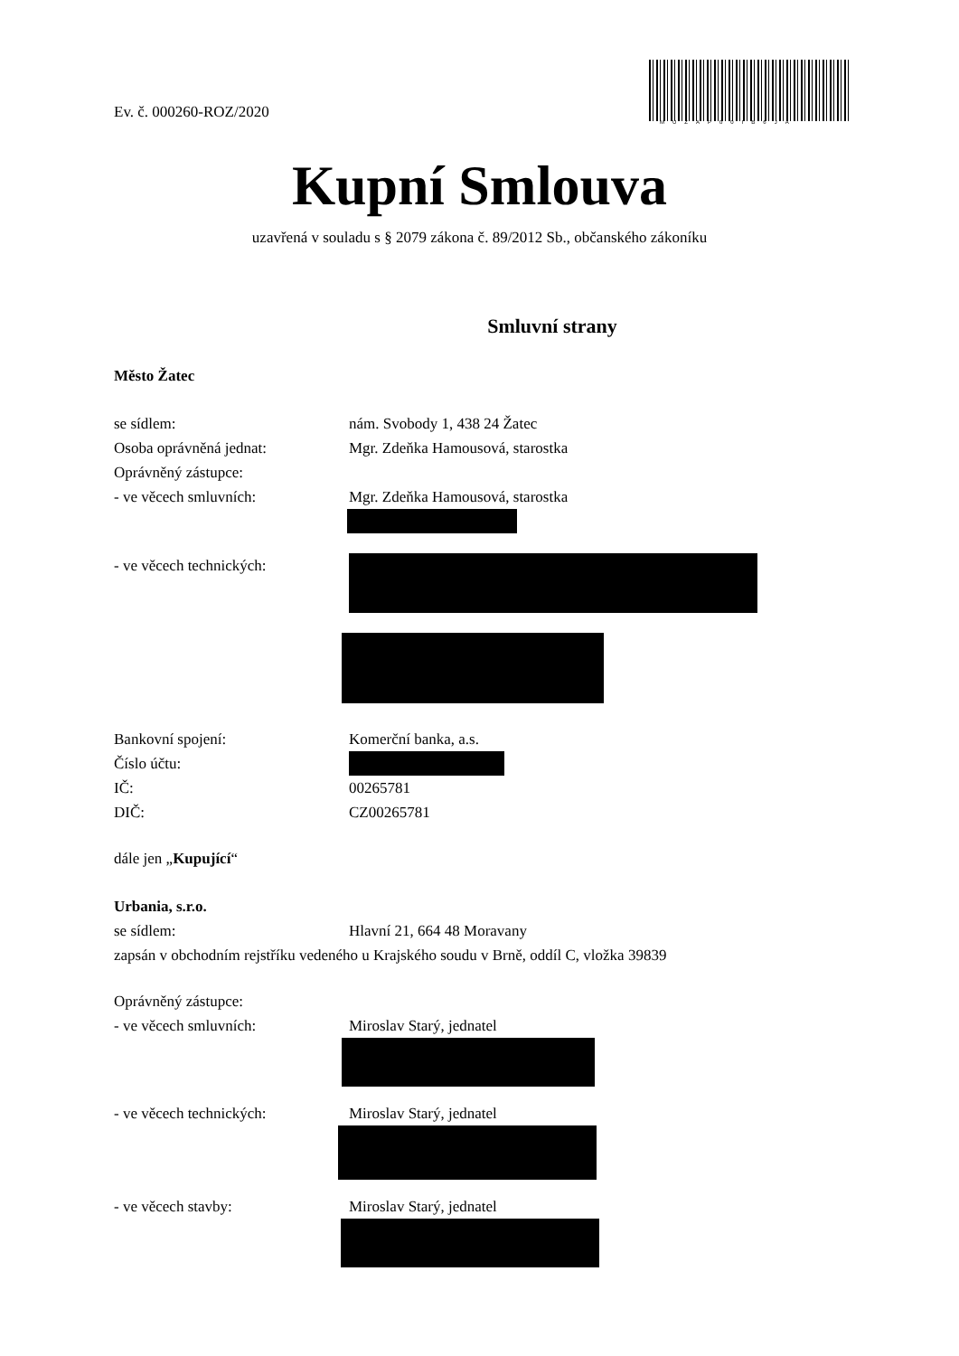Ev. č. 000260-ROZ/2020
MUZAP00IB6JA
Kupní Smlouva
uzavřená v souladu s § 2079 zákona č. 89/2012 Sb., občanského zákoníku
Smluvní strany
Město Žatec
se sídlem: nám. Svobody 1, 438 24 Žatec
Osoba oprávněná jednat: Mgr. Zdeňka Hamousová, starostka
Oprávněný zástupce:
- ve věcech smluvních: Mgr. Zdeňka Hamousová, starostka
- ve věcech technických:
Bankovní spojení: Komerční banka, a.s.
Číslo účtu:
IČ: 00265781
DIČ: CZ00265781
dále jen „Kupující“
Urbania, s.r.o.
se sídlem: Hlavní 21, 664 48 Moravany
zapsán v obchodním rejstříku vedeného u Krajského soudu v Brně, oddíl C, vložka 39839
Oprávněný zástupce:
- ve věcech smluvních: Miroslav Starý, jednatel
- ve věcech technických: Miroslav Starý, jednatel
- ve věcech stavby: Miroslav Starý, jednatel